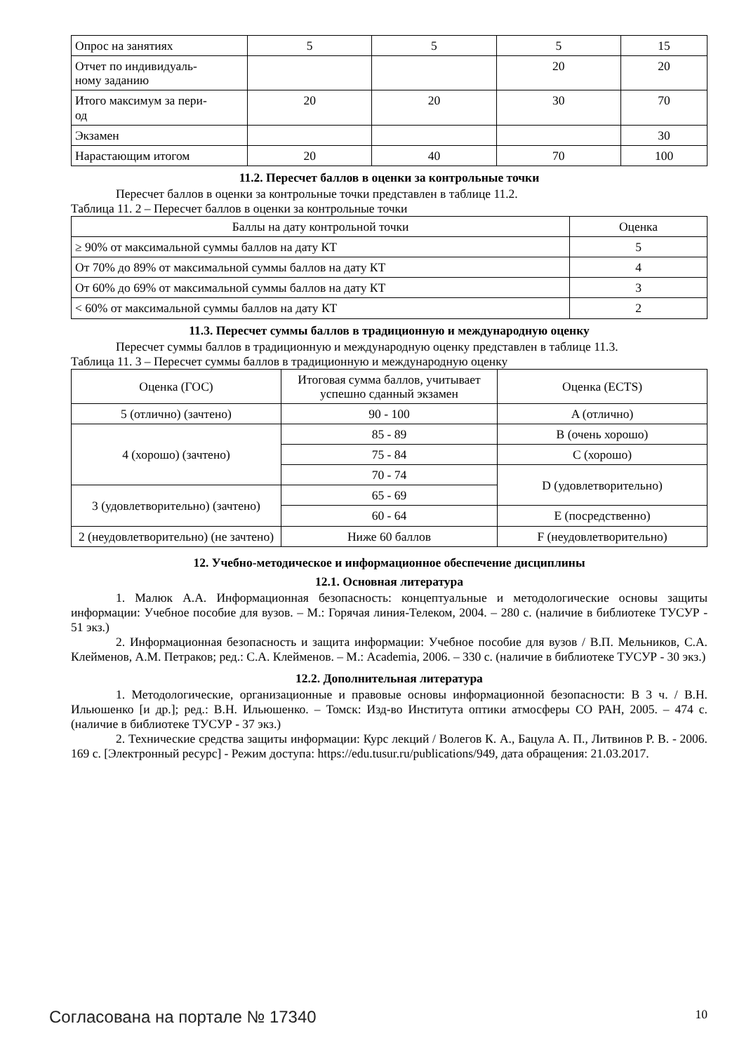| Опрос на занятиях | 5 | 5 | 5 | 15 |
| Отчет по индивидуаль- ному заданию | | | 20 | 20 |
| Итого максимум за пери- од | 20 | 20 | 30 | 70 |
| Экзамен | | | | 30 |
| Нарастающим итогом | 20 | 40 | 70 | 100 |
11.2. Пересчет баллов в оценки за контрольные точки
Пересчет баллов в оценки за контрольные точки представлен в таблице 11.2.
Таблица 11. 2 – Пересчет баллов в оценки за контрольные точки
| Баллы на дату контрольной точки | Оценка |
| --- | --- |
| ≥ 90% от максимальной суммы баллов на дату КТ | 5 |
| От 70% до 89% от максимальной суммы баллов на дату КТ | 4 |
| От 60% до 69% от максимальной суммы баллов на дату КТ | 3 |
| < 60% от максимальной суммы баллов на дату КТ | 2 |
11.3. Пересчет суммы баллов в традиционную и международную оценку
Пересчет суммы баллов в традиционную и международную оценку представлен в таблице 11.3.
Таблица 11. 3 – Пересчет суммы баллов в традиционную и международную оценку
| Оценка (ГОС) | Итоговая сумма баллов, учитывает успешно сданный экзамен | Оценка (ECTS) |
| --- | --- | --- |
| 5 (отлично) (зачтено) | 90 - 100 | A (отлично) |
| 4 (хорошо) (зачтено) | 85 - 89 | B (очень хорошо) |
| | 75 - 84 | C (хорошо) |
| | 70 - 74 | D (удовлетворительно) |
| 3 (удовлетворительно) (зачтено) | 65 - 69 | |
| | 60 - 64 | E (посредственно) |
| 2 (неудовлетворительно) (не зачтено) | Ниже 60 баллов | F (неудовлетворительно) |
12. Учебно-методическое и информационное обеспечение дисциплины
12.1. Основная литература
1. Малюк А.А. Информационная безопасность: концептуальные и методологические основы защиты информации: Учебное пособие для вузов. – М.: Горячая линия-Телеком, 2004. – 280 с. (наличие в библиотеке ТУСУР - 51 экз.)
2. Информационная безопасность и защита информации: Учебное пособие для вузов / В.П. Мельников, С.А. Клейменов, А.М. Петраков; ред.: С.А. Клейменов. – М.: Academia, 2006. – 330 с. (наличие в библиотеке ТУСУР - 30 экз.)
12.2. Дополнительная литература
1. Методологические, организационные и правовые основы информационной безопасности: В 3 ч. / В.Н. Ильюшенко [и др.]; ред.: В.Н. Ильюшенко. – Томск: Изд-во Института оптики атмосферы СО РАН, 2005. – 474 с. (наличие в библиотеке ТУСУР - 37 экз.)
2. Технические средства защиты информации: Курс лекций / Волегов К. А., Бацула А. П., Литвинов Р. В. - 2006. 169 с. [Электронный ресурс] - Режим доступа: https://edu.tusur.ru/publications/949, дата обращения: 21.03.2017.
Согласована на портале № 17340 10